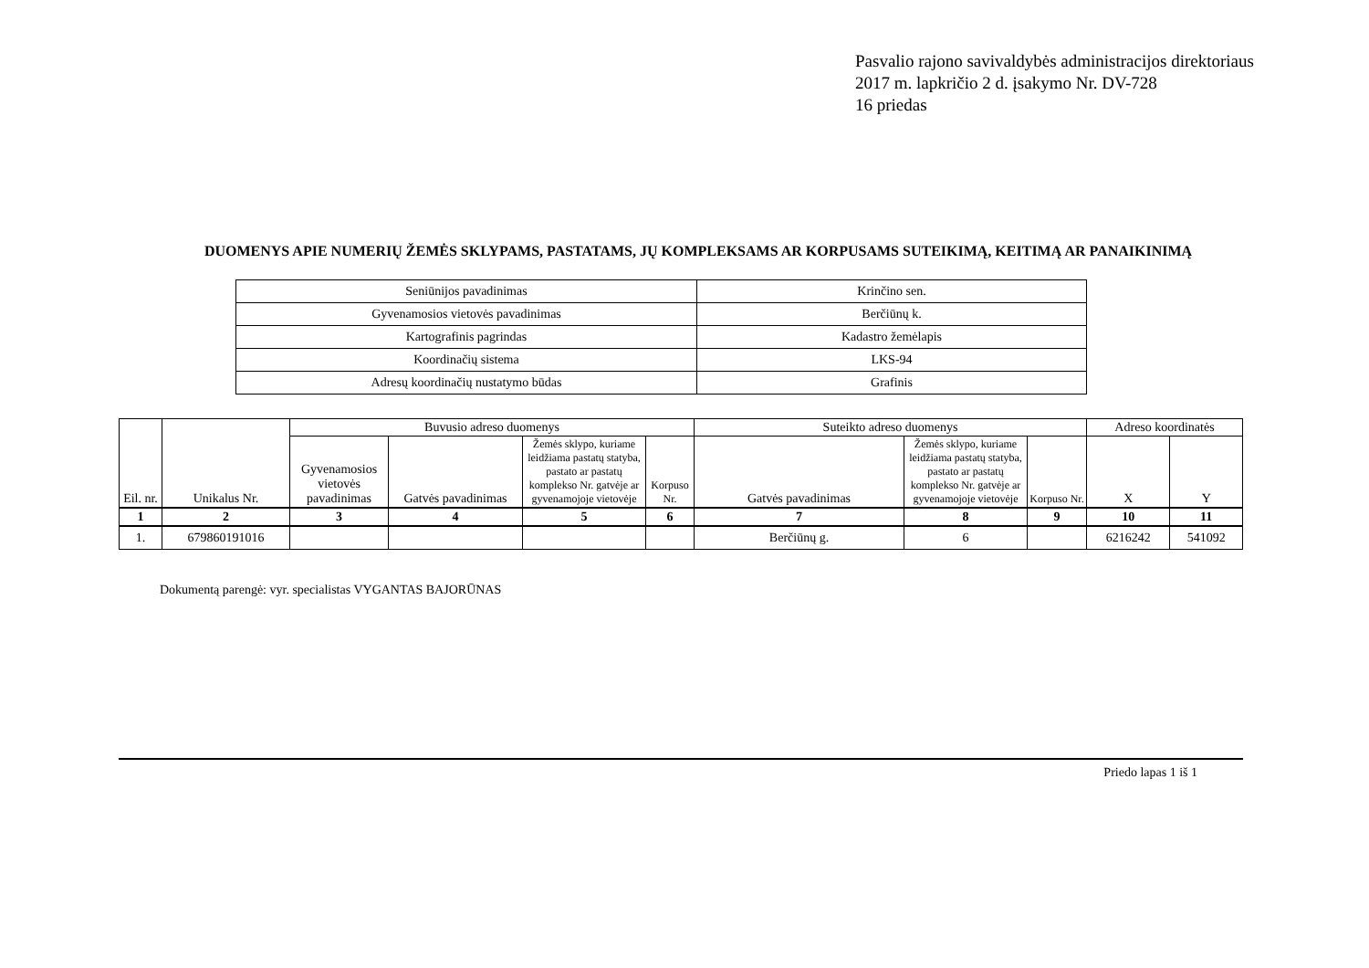Pasvalio rajono savivaldybės administracijos direktoriaus
2017 m. lapkričio 2 d. įsakymo Nr. DV-728
16 priedas
DUOMENYS APIE NUMERIŲ ŽEMĖS SKLYPAMS, PASTATAMS, JŲ KOMPLEKSAMS AR KORPUSAMS SUTEIKIMĄ, KEITIMĄ AR PANAIKINIMĄ
| Seniūnijos pavadinimas | Krinčino sen. |
| Gyvenamosios vietovės pavadinimas | Berčiūnų k. |
| Kartografinis pagrindas | Kadastro žemėlapis |
| Koordinačių sistema | LKS-94 |
| Adresų koordinačių nustatymo būdas | Grafinis |
| Eil. nr. | Unikalus Nr. | Buvusio adreso duomenys | | | | Suteikto adreso duomenys | | | Adreso koordinatės | |
| --- | --- | --- | --- | --- | --- | --- | --- | --- | --- | --- |
| | | Gyvenamosios vietovės pavadinimas | Gatvės pavadinimas | Žemės sklypo, kuriame leidžiama pastatų statyba, pastato ar pastatų komplekso Nr. gatvėje ar gyvenamojoje vietovėje | Korpuso Nr. | Gatvės pavadinimas | Žemės sklypo, kuriame leidžiama pastatų statyba, pastato ar pastatų komplekso Nr. gatvėje ar gyvenamojoje vietovėje | Korpuso Nr. | X | Y |
| 1 | 2 | 3 | 4 | 5 | 6 | 7 | 8 | 9 | 10 | 11 |
| 1. | 679860191016 | | | | | Berčiūnų g. | 6 | | 6216242 | 541092 |
Dokumentą parengė: vyr. specialistas VYGANTAS BAJORŪNAS
Priedo lapas 1 iš 1